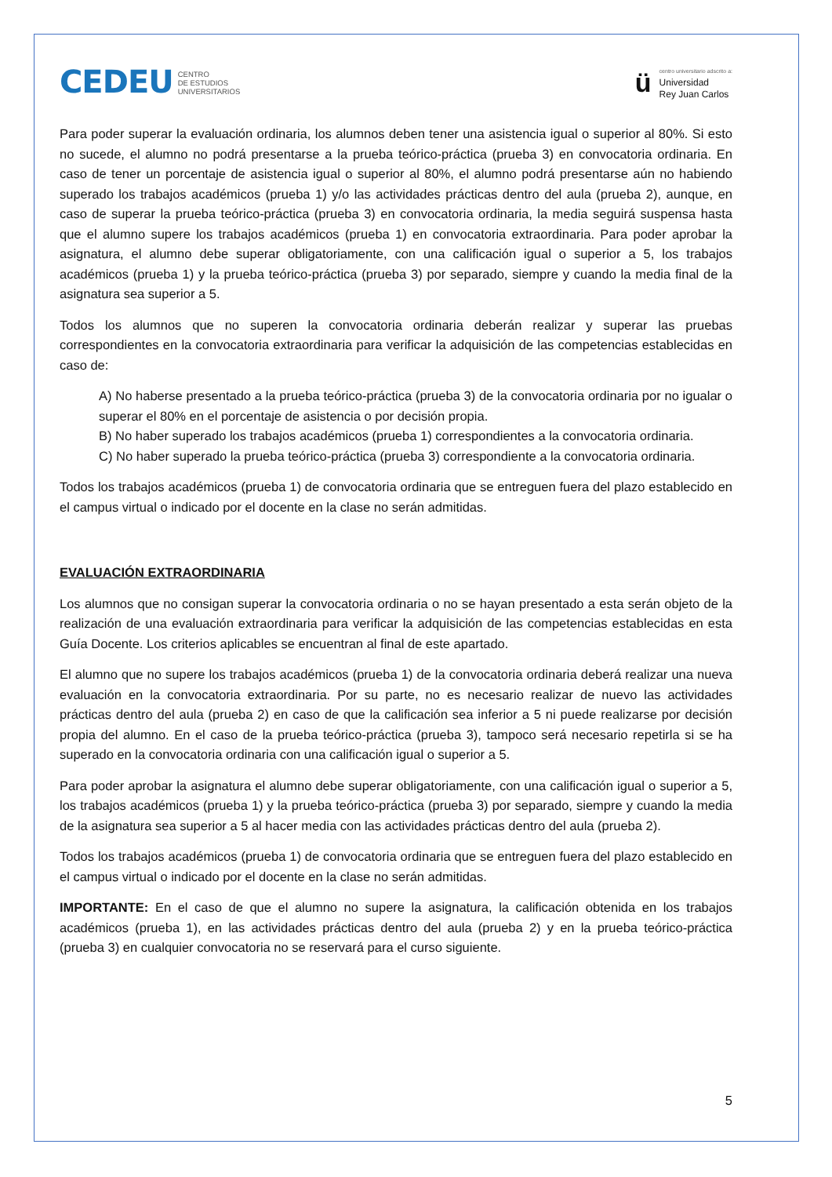CEDEU CENTRO
DE ESTUDIOS
UNIVERSITARIOS
ü
centro universitario adscrito a:
Universidad
Rey Juan Carlos
Para poder superar la evaluación ordinaria, los alumnos deben tener una asistencia igual o superior al 80%. Si esto no sucede, el alumno no podrá presentarse a la prueba teórico-práctica (prueba 3) en convocatoria ordinaria. En caso de tener un porcentaje de asistencia igual o superior al 80%, el alumno podrá presentarse aún no habiendo superado los trabajos académicos (prueba 1) y/o las actividades prácticas dentro del aula (prueba 2), aunque, en caso de superar la prueba teórico-práctica (prueba 3) en convocatoria ordinaria, la media seguirá suspensa hasta que el alumno supere los trabajos académicos (prueba 1) en convocatoria extraordinaria. Para poder aprobar la asignatura, el alumno debe superar obligatoriamente, con una calificación igual o superior a 5, los trabajos académicos (prueba 1) y la prueba teórico-práctica (prueba 3) por separado, siempre y cuando la media final de la asignatura sea superior a 5.
Todos los alumnos que no superen la convocatoria ordinaria deberán realizar y superar las pruebas correspondientes en la convocatoria extraordinaria para verificar la adquisición de las competencias establecidas en caso de:
A) No haberse presentado a la prueba teórico-práctica (prueba 3) de la convocatoria ordinaria por no igualar o superar el 80% en el porcentaje de asistencia o por decisión propia.
B) No haber superado los trabajos académicos (prueba 1) correspondientes a la convocatoria ordinaria.
C) No haber superado la prueba teórico-práctica (prueba 3) correspondiente a la convocatoria ordinaria.
Todos los trabajos académicos (prueba 1) de convocatoria ordinaria que se entreguen fuera del plazo establecido en el campus virtual o indicado por el docente en la clase no serán admitidas.
EVALUACIÓN EXTRAORDINARIA
Los alumnos que no consigan superar la convocatoria ordinaria o no se hayan presentado a esta serán objeto de la realización de una evaluación extraordinaria para verificar la adquisición de las competencias establecidas en esta Guía Docente. Los criterios aplicables se encuentran al final de este apartado.
El alumno que no supere los trabajos académicos (prueba 1) de la convocatoria ordinaria deberá realizar una nueva evaluación en la convocatoria extraordinaria. Por su parte, no es necesario realizar de nuevo las actividades prácticas dentro del aula (prueba 2) en caso de que la calificación sea inferior a 5 ni puede realizarse por decisión propia del alumno. En el caso de la prueba teórico-práctica (prueba 3), tampoco será necesario repetirla si se ha superado en la convocatoria ordinaria con una calificación igual o superior a 5.
Para poder aprobar la asignatura el alumno debe superar obligatoriamente, con una calificación igual o superior a 5, los trabajos académicos (prueba 1) y la prueba teórico-práctica (prueba 3) por separado, siempre y cuando la media de la asignatura sea superior a 5 al hacer media con las actividades prácticas dentro del aula (prueba 2).
Todos los trabajos académicos (prueba 1) de convocatoria ordinaria que se entreguen fuera del plazo establecido en el campus virtual o indicado por el docente en la clase no serán admitidas.
IMPORTANTE: En el caso de que el alumno no supere la asignatura, la calificación obtenida en los trabajos académicos (prueba 1), en las actividades prácticas dentro del aula (prueba 2) y en la prueba teórico-práctica (prueba 3) en cualquier convocatoria no se reservará para el curso siguiente.
5